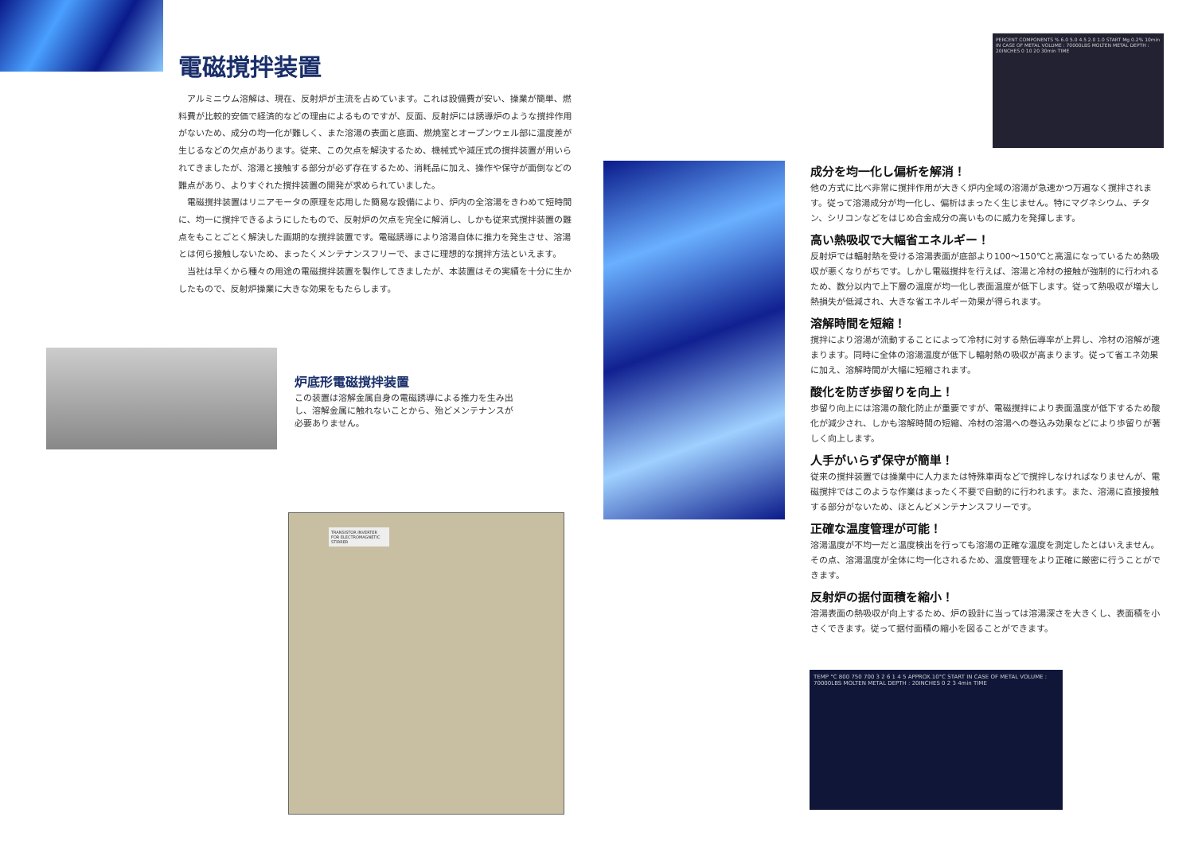電磁撹拌装置
アルミニウム溶解は、現在、反射炉が主流を占めています。これは設備費が安い、操業が簡単、燃料費が比較的安価で経済的などの理由によるものですが、反面、反射炉には誘導炉のような撹拌作用がないため、成分の均一化が難しく、また溶湯の表面と底面、燃焼室とオープンウェル部に温度差が生じるなどの欠点があります。従来、この欠点を解決するため、機械式や減圧式の撹拌装置が用いられてきましたが、溶湯と接触する部分が必ず存在するため、消耗品に加え、操作や保守が面倒などの難点があり、よりすぐれた撹拌装置の開発が求められていました。
電磁撹拌装置はリニアモータの原理を応用した簡易な設備により、炉内の全溶湯をきわめて短時間に、均一に撹拌できるようにしたもので、反射炉の欠点を完全に解消し、しかも従来式撹拌装置の難点をもことごとく解決した画期的な撹拌装置です。電磁誘導により溶湯自体に推力を発生させ、溶湯とは何ら接触しないため、まったくメンテナンスフリーで、まさに理想的な撹拌方法といえます。
当社は早くから種々の用途の電磁撹拌装置を製作してきましたが、本装置はその実績を十分に生かしたもので、反射炉操業に大きな効果をもたらします。
炉底形電磁撹拌装置
この装置は溶解金属自身の電磁誘導による推力を生み出し、溶解金属に触れないことから、殆どメンテナンスが必要ありません。
TRANSISTOR INVERTER
FOR ELECTROMAGNETIC STIRRER
PERCENT COMPONENTS % 6.0 5.0 4.5 2.0 1.0 START Mg 0.2% 10min IN CASE OF METAL VOLUME : 70000LBS MOLTEN METAL DEPTH : 20INCHES 0 10 20 30min TIME
成分を均一化し偏析を解消！
他の方式に比べ非常に撹拌作用が大きく炉内全域の溶湯が急速かつ万遍なく撹拌されます。従って溶湯成分が均一化し、偏析はまったく生じません。特にマグネシウム、チタン、シリコンなどをはじめ合金成分の高いものに威力を発揮します。
高い熱吸収で大幅省エネルギー！
反射炉では輻射熱を受ける溶湯表面が底部より100～150℃と高温になっているため熱吸収が悪くなりがちです。しかし電磁撹拌を行えば、溶湯と冷材の接触が強制的に行われるため、数分以内で上下層の温度が均一化し表面温度が低下します。従って熱吸収が増大し熱損失が低減され、大きな省エネルギー効果が得られます。
溶解時間を短縮！
撹拌により溶湯が流動することによって冷材に対する熱伝導率が上昇し、冷材の溶解が速まります。同時に全体の溶湯温度が低下し輻射熱の吸収が高まります。従って省エネ効果に加え、溶解時間が大幅に短縮されます。
酸化を防ぎ歩留りを向上！
歩留り向上には溶湯の酸化防止が重要ですが、電磁撹拌により表面温度が低下するため酸化が減少され、しかも溶解時間の短縮、冷材の溶湯への巻込み効果などにより歩留りが著しく向上します。
人手がいらず保守が簡単！
従来の撹拌装置では操業中に人力または特殊車両などで撹拌しなければなりませんが、電磁撹拌ではこのような作業はまったく不要で自動的に行われます。また、溶湯に直接接触する部分がないため、ほとんどメンテナンスフリーです。
正確な温度管理が可能！
溶湯温度が不均一だと温度検出を行っても溶湯の正確な温度を測定したとはいえません。その点、溶湯温度が全体に均一化されるため、温度管理をより正確に厳密に行うことができます。
反射炉の据付面積を縮小！
溶湯表面の熱吸収が向上するため、炉の設計に当っては溶湯深さを大きくし、表面積を小さくできます。従って据付面積の縮小を図ることができます。
TEMP °C 800 750 700 3 2 6 1 4 5 APPROX.10°C START IN CASE OF METAL VOLUME : 70000LBS MOLTEN METAL DEPTH : 20INCHES 0 2 3 4min TIME